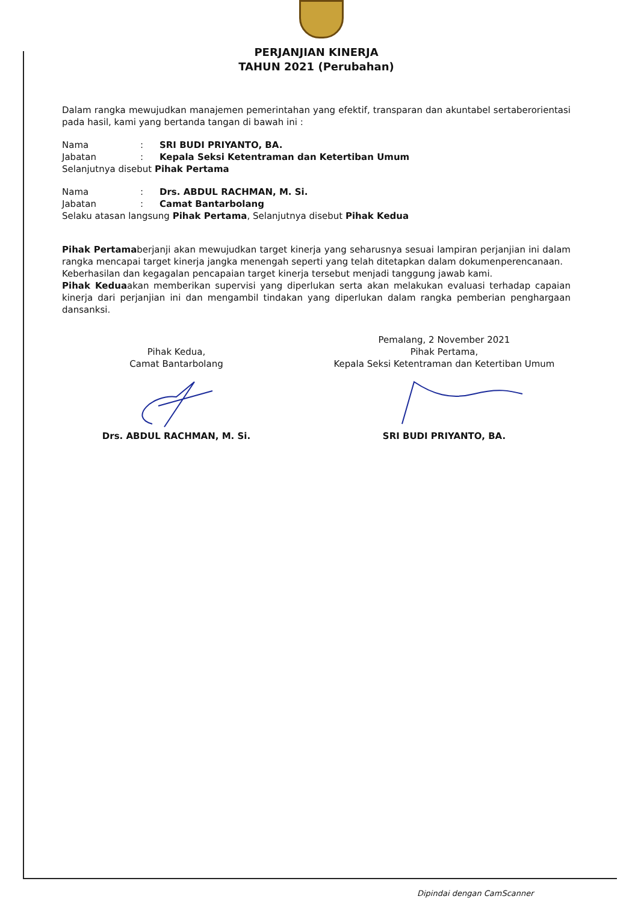PERJANJIAN KINERJA
TAHUN 2021 (Perubahan)
Dalam rangka mewujudkan manajemen pemerintahan yang efektif, transparan dan akuntabel sertaberorientasi pada hasil, kami yang bertanda tangan di bawah ini :
Nama: SRI BUDI PRIYANTO, BA.
Jabatan: Kepala Seksi Ketentraman dan Ketertiban Umum
Selanjutnya disebut Pihak Pertama
Nama: Drs. ABDUL RACHMAN, M. Si.
Jabatan: Camat Bantarbolang
Selaku atasan langsung Pihak Pertama, Selanjutnya disebut Pihak Kedua
Pihak Pertamaberjanji akan mewujudkan target kinerja yang seharusnya sesuai lampiran perjanjian ini dalam rangka mencapai target kinerja jangka menengah seperti yang telah ditetapkan dalam dokumenperencanaan.
Keberhasilan dan kegagalan pencapaian target kinerja tersebut menjadi tanggung jawab kami.
Pihak Keduaakan memberikan supervisi yang diperlukan serta akan melakukan evaluasi terhadap capaian kinerja dari perjanjian ini dan mengambil tindakan yang diperlukan dalam rangka pemberian penghargaan dansanksi.
Pihak Kedua,
Camat Bantarbolang
Drs. ABDUL RACHMAN, M. Si.
Pemalang, 2 November 2021
Pihak Pertama,
Kepala Seksi Ketentraman dan Ketertiban Umum
SRI BUDI PRIYANTO, BA.
Dipindai dengan CamScanner